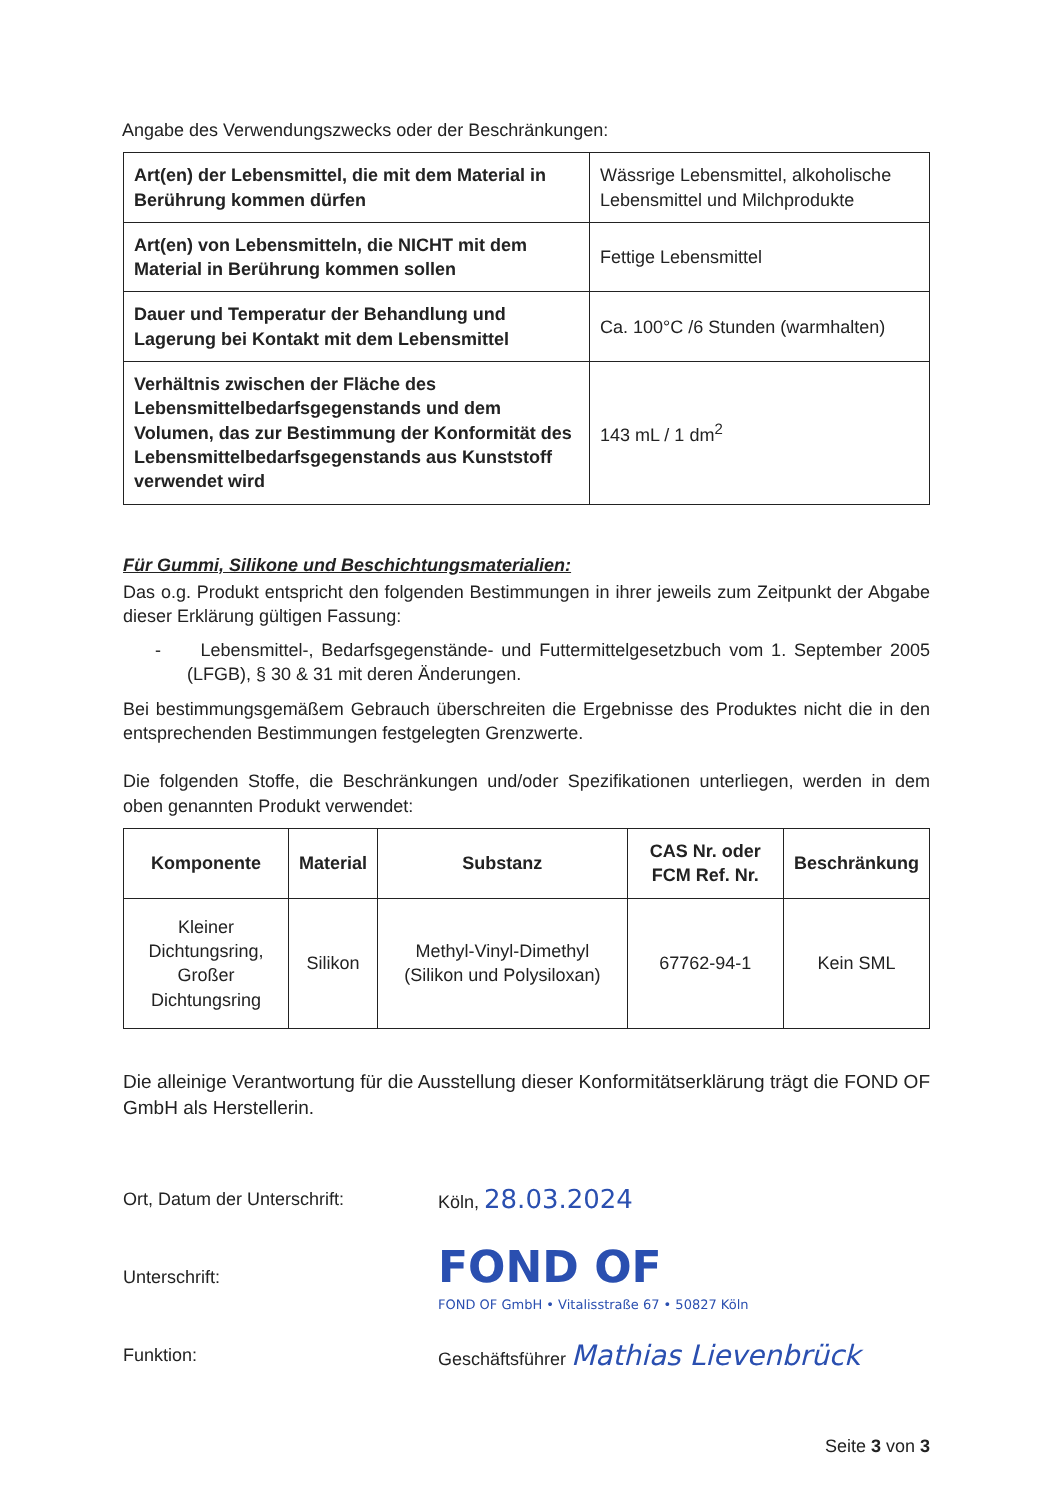Angabe des Verwendungszwecks oder der Beschränkungen:
| Art(en) der Lebensmittel, die mit dem Material in Berührung kommen dürfen | Wässrige Lebensmittel, alkoholische Lebensmittel und Milchprodukte |
| Art(en) von Lebensmitteln, die NICHT mit dem Material in Berührung kommen sollen | Fettige Lebensmittel |
| Dauer und Temperatur der Behandlung und Lagerung bei Kontakt mit dem Lebensmittel | Ca. 100°C /6 Stunden (warmhalten) |
| Verhältnis zwischen der Fläche des Lebensmittelbedarfsgegenstands und dem Volumen, das zur Bestimmung der Konformität des Lebensmittelbedarfsgegenstands aus Kunststoff verwendet wird | 143 mL / 1 dm<sup>2</sup> |
Für Gummi, Silikone und Beschichtungsmaterialien:
Das o.g. Produkt entspricht den folgenden Bestimmungen in ihrer jeweils zum Zeitpunkt der Abgabe dieser Erklärung gültigen Fassung:
- Lebensmittel-, Bedarfsgegenstände- und Futtermittelgesetzbuch vom 1. September 2005 (LFGB), § 30 & 31 mit deren Änderungen.
Bei bestimmungsgemäßem Gebrauch überschreiten die Ergebnisse des Produktes nicht die in den entsprechenden Bestimmungen festgelegten Grenzwerte.
Die folgenden Stoffe, die Beschränkungen und/oder Spezifikationen unterliegen, werden in dem oben genannten Produkt verwendet:
| Komponente | Material | Substanz | CAS Nr. oder FCM Ref. Nr. | Beschränkung |
| --- | --- | --- | --- | --- |
| Kleiner Dichtungsring, Großer Dichtungsring | Silikon | Methyl-Vinyl-Dimethyl (Silikon und Polysiloxan) | 67762-94-1 | Kein SML |
Die alleinige Verantwortung für die Ausstellung dieser Konformitätserklärung trägt die FOND OF GmbH als Herstellerin.
Ort, Datum der Unterschrift: Köln, 28.03.2024
Unterschrift:
FOND OF
FOND OF GmbH • Vitalisstraße 67 • 50827 Köln
Funktion:
Geschäftsführer Mathias Lievenbrück
Seite 3 von 3